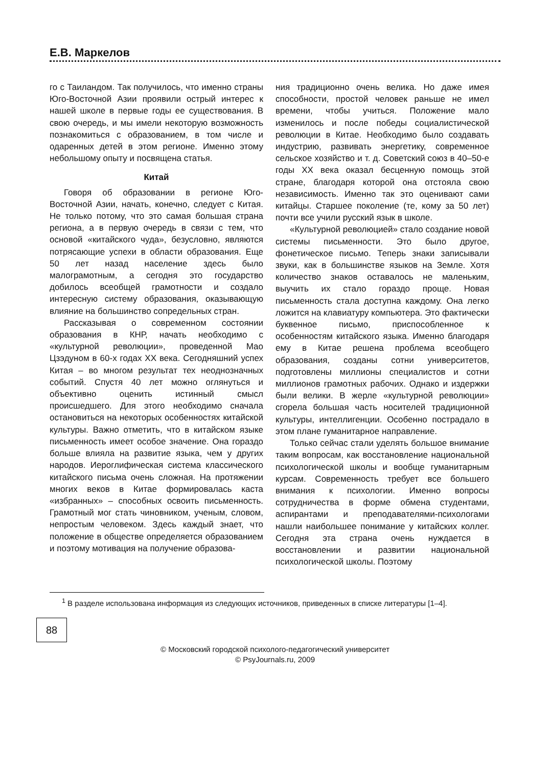Е.В. Маркелов
го с Таиландом. Так получилось, что именно страны Юго-Восточной Азии проявили острый интерес к нашей школе в первые годы ее существования. В свою очередь, и мы имели некоторую возможность познакомиться с образованием, в том числе и одаренных детей в этом регионе. Именно этому небольшому опыту и посвящена статья.
Китай
Говоря об образовании в регионе Юго-Восточной Азии, начать, конечно, следует с Китая. Не только потому, что это самая большая страна региона, а в первую очередь в связи с тем, что основой «китайского чуда», безусловно, являются потрясающие успехи в области образования. Еще 50 лет назад население здесь было малограмотным, а сегодня это государство добилось всеобщей грамотности и создало интересную систему образования, оказывающую влияние на большинство сопредельных стран.
Рассказывая о современном состоянии образования в КНР, начать необходимо с «культурной революции», проведенной Мао Цзэдуном в 60-х годах XX века. Сегодняшний успех Китая – во многом результат тех неоднозначных событий. Спустя 40 лет можно оглянуться и объективно оценить истинный смысл происшедшего. Для этого необходимо сначала остановиться на некоторых особенностях китайской культуры. Важно отметить, что в китайском языке письменность имеет особое значение. Она гораздо больше влияла на развитие языка, чем у других народов. Иероглифическая система классического китайского письма очень сложная. На протяжении многих веков в Китае формировалась каста «избранных» – способных освоить письменность. Грамотный мог стать чиновником, ученым, словом, непростым человеком. Здесь каждый знает, что положение в обществе определяется образованием и поэтому мотивация на получение образова-
ния традиционно очень велика. Но даже имея способности, простой человек раньше не имел времени, чтобы учиться. Положение мало изменилось и после победы социалистической революции в Китае. Необходимо было создавать индустрию, развивать энергетику, современное сельское хозяйство и т. д. Советский союз в 40–50-е годы XX века оказал бесценную помощь этой стране, благодаря которой она отстояла свою независимость. Именно так это оценивают сами китайцы. Старшее поколение (те, кому за 50 лет) почти все учили русский язык в школе.
«Культурной революцией» стало создание новой системы письменности. Это было другое, фонетическое письмо. Теперь знаки записывали звуки, как в большинстве языков на Земле. Хотя количество знаков оставалось не маленьким, выучить их стало гораздо проще. Новая письменность стала доступна каждому. Она легко ложится на клавиатуру компьютера. Это фактически буквенное письмо, приспособленное к особенностям китайского языка. Именно благодаря ему в Китае решена проблема всеобщего образования, созданы сотни университетов, подготовлены миллионы специалистов и сотни миллионов грамотных рабочих. Однако и издержки были велики. В жерле «культурной революции» сгорела большая часть носителей традиционной культуры, интеллигенции. Особенно пострадало в этом плане гуманитарное направление.
Только сейчас стали уделять большое внимание таким вопросам, как восстановление национальной психологической школы и вообще гуманитарным курсам. Современность требует все большего внимания к психологии. Именно вопросы сотрудничества в форме обмена студентами, аспирантами и преподавателями-психологами нашли наибольшее понимание у китайских коллег. Сегодня эта страна очень нуждается в восстановлении и развитии национальной психологической школы. Поэтому
<sup>1</sup> В разделе использована информация из следующих источников, приведенных в списке литературы [1–4].
88
© Московский городской психолого-педагогический университет
© PsyJournals.ru, 2009